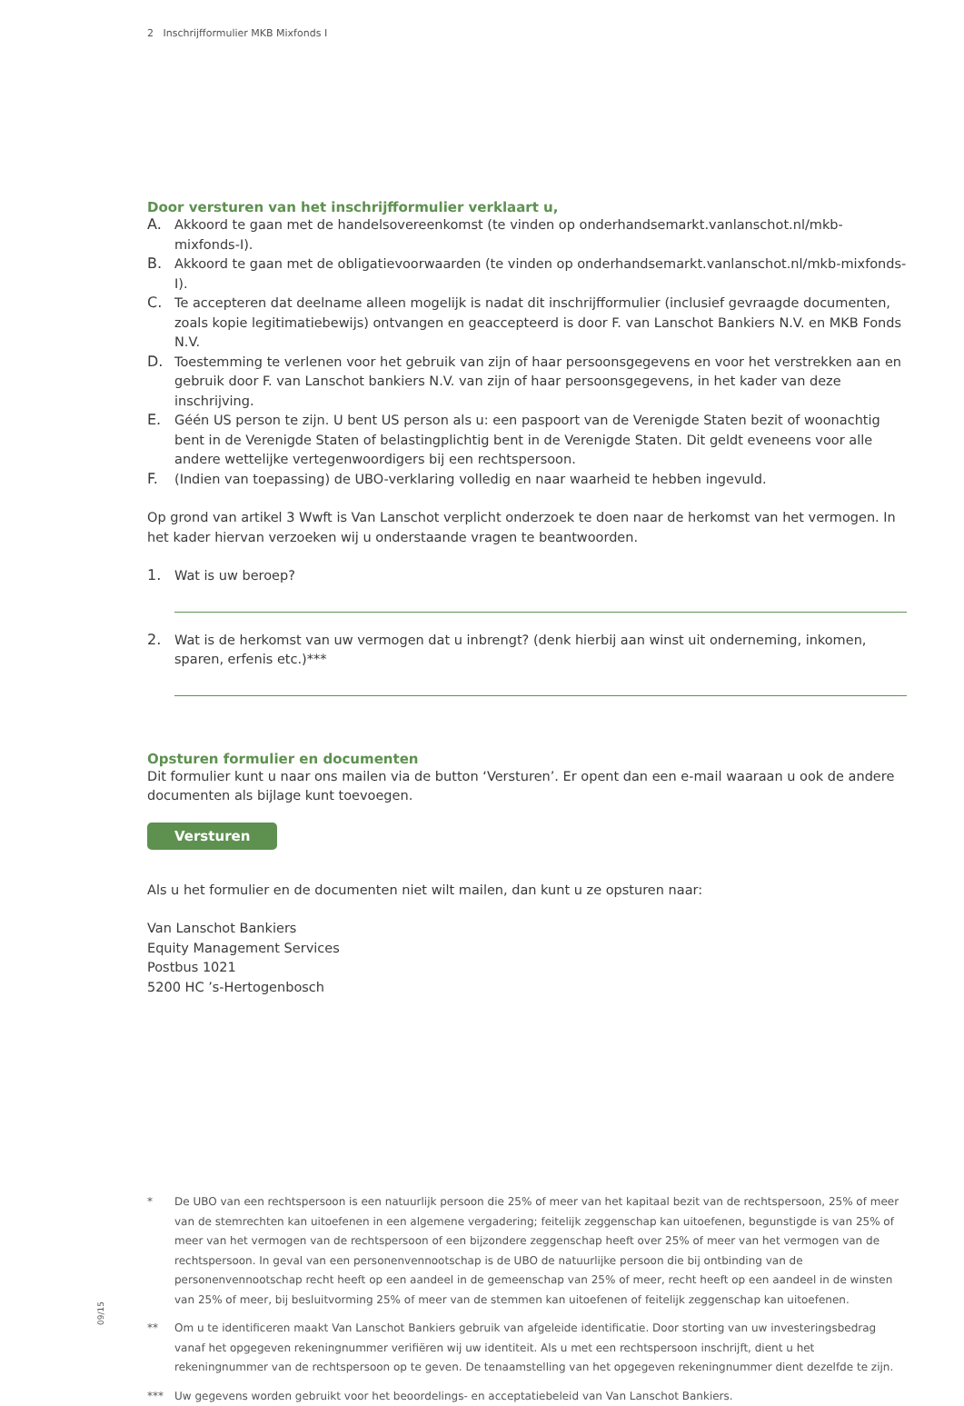2 Inschrijfformulier MKB Mixfonds I
Door versturen van het inschrijfformulier verklaart u,
A.
Akkoord te gaan met de handelsovereenkomst (te vinden op onderhandsemarkt.vanlanschot.nl/mkb-mixfonds-I).
B.
Akkoord te gaan met de obligatievoorwaarden (te vinden op onderhandsemarkt.vanlanschot.nl/mkb-mixfonds-I).
C.
Te accepteren dat deelname alleen mogelijk is nadat dit inschrijfformulier (inclusief gevraagde documenten, zoals kopie legitimatiebewijs) ontvangen en geaccepteerd is door F. van Lanschot Bankiers N.V. en MKB Fonds N.V.
D.
Toestemming te verlenen voor het gebruik van zijn of haar persoonsgegevens en voor het verstrekken aan en gebruik door F. van Lanschot bankiers N.V. van zijn of haar persoonsgegevens, in het kader van deze inschrijving.
E.
Géén US person te zijn. U bent US person als u: een paspoort van de Verenigde Staten bezit of woonachtig bent in de Verenigde Staten of belastingplichtig bent in de Verenigde Staten. Dit geldt eveneens voor alle andere wettelijke vertegenwoordigers bij een rechtspersoon.
F.
(Indien van toepassing) de UBO-verklaring volledig en naar waarheid te hebben ingevuld.
Op grond van artikel 3 Wwft is Van Lanschot verplicht onderzoek te doen naar de herkomst van het vermogen. In het kader hiervan verzoeken wij u onderstaande vragen te beantwoorden.
1.
Wat is uw beroep?
2.
Wat is de herkomst van uw vermogen dat u inbrengt? (denk hierbij aan winst uit onderneming, inkomen, sparen, erfenis etc.)***
Opsturen formulier en documenten
Dit formulier kunt u naar ons mailen via de button ‘Versturen’. Er opent dan een e-mail waaraan u ook de andere documenten als bijlage kunt toevoegen.
Versturen
Als u het formulier en de documenten niet wilt mailen, dan kunt u ze opsturen naar:
Van Lanschot Bankiers
Equity Management Services
Postbus 1021
5200 HC ’s-Hertogenbosch
*
De UBO van een rechtspersoon is een natuurlijk persoon die 25% of meer van het kapitaal bezit van de rechtspersoon, 25% of meer van de stemrechten kan uitoefenen in een algemene vergadering; feitelijk zeggenschap kan uitoefenen, begunstigde is van 25% of meer van het vermogen van de rechtspersoon of een bijzondere zeggenschap heeft over 25% of meer van het vermogen van de rechtspersoon. In geval van een personenvennootschap is de UBO de natuurlijke persoon die bij ontbinding van de personenvennootschap recht heeft op een aandeel in de gemeenschap van 25% of meer, recht heeft op een aandeel in de winsten van 25% of meer, bij besluitvorming 25% of meer van de stemmen kan uitoefenen of feitelijk zeggenschap kan uitoefenen.
**
Om u te identificeren maakt Van Lanschot Bankiers gebruik van afgeleide identificatie. Door storting van uw investeringsbedrag vanaf het opgegeven rekeningnummer verifiëren wij uw identiteit. Als u met een rechtspersoon inschrijft, dient u het rekeningnummer van de rechtspersoon op te geven. De tenaamstelling van het opgegeven rekeningnummer dient dezelfde te zijn.
***
Uw gegevens worden gebruikt voor het beoordelings- en acceptatiebeleid van Van Lanschot Bankiers.
09/15